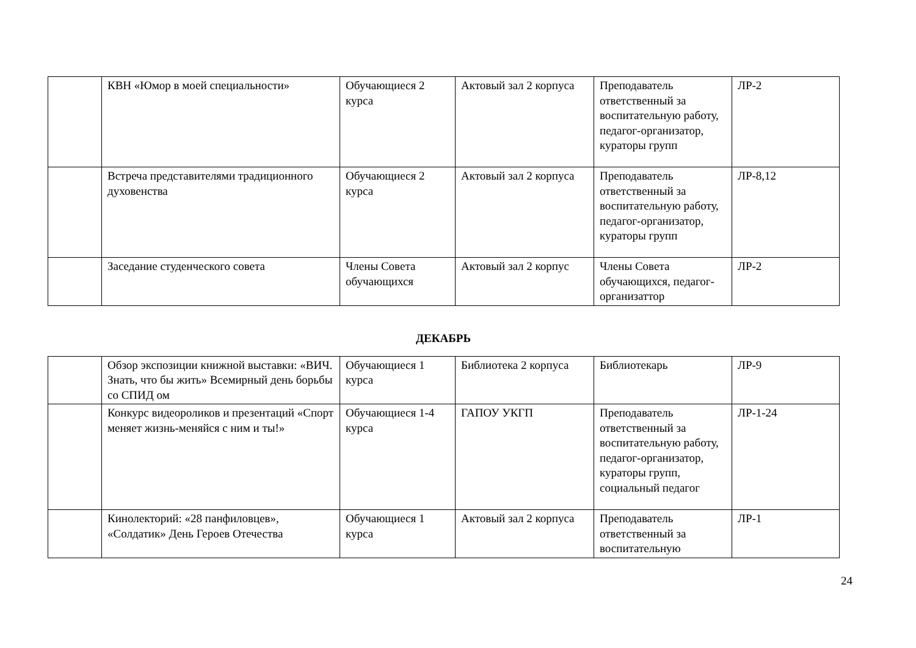| | КВН «Юмор в моей специальности» | Обучающиеся 2 курса | Актовый зал 2 корпуса | Преподаватель ответственный за воспитательную работу, педагог-организатор, кураторы групп | ЛР-2 |
| | Встреча представителями традиционного духовенства | Обучающиеся 2 курса | Актовый зал 2 корпуса | Преподаватель ответственный за воспитательную работу, педагог-организатор, кураторы групп | ЛР-8,12 |
| | Заседание студенческого совета | Члены Совета обучающихся | Актовый зал 2 корпус | Члены Совета обучающихся, педагог-организаттор | ЛР-2 |
ДЕКАБРЬ
| | Обзор экспозиции книжной выставки: «ВИЧ. Знать, что бы жить» Всемирный день борьбы со СПИД ом | Обучающиеся 1 курса | Библиотека 2 корпуса | Библиотекарь | ЛР-9 |
| | Конкурс видеороликов и презентаций «Спорт меняет жизнь-меняйся с ним и ты!» | Обучающиеся 1-4 курса | ГАПОУ УКГП | Преподаватель ответственный за воспитательную работу, педагог-организатор, кураторы групп, социальный педагог | ЛР-1-24 |
| | Кинолекторий: «28 панфиловцев», «Солдатик» День Героев Отечества | Обучающиеся 1 курса | Актовый зал 2 корпуса | Преподаватель ответственный за воспитательную | ЛР-1 |
24